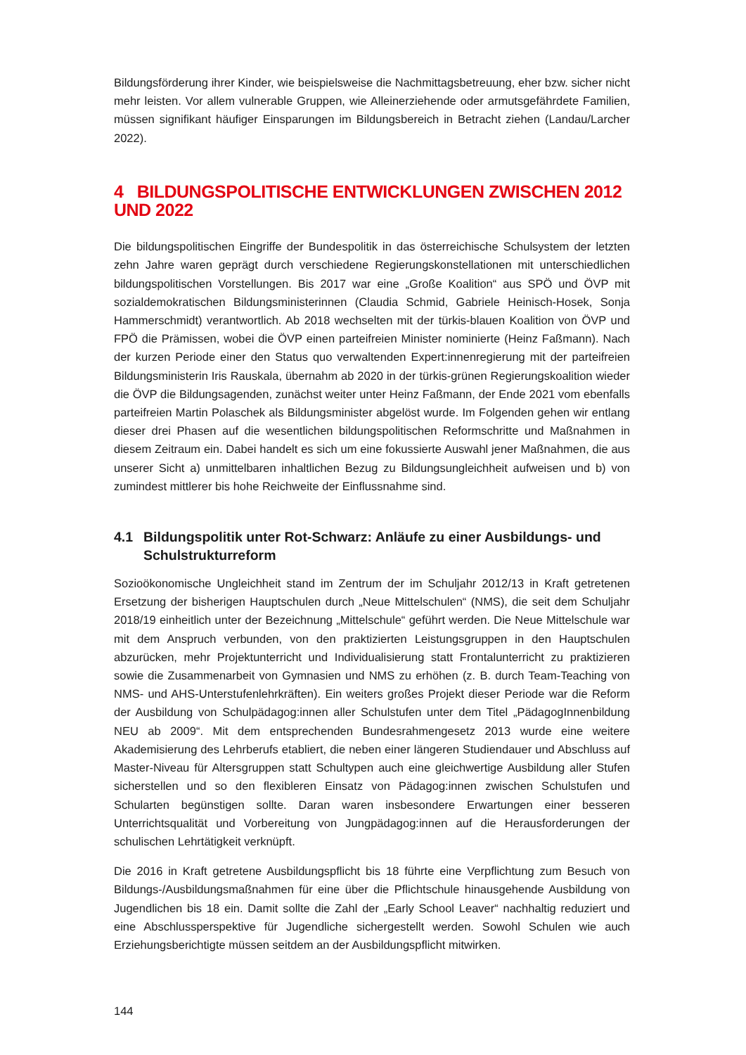Bildungsförderung ihrer Kinder, wie beispielsweise die Nachmittagsbetreuung, eher bzw. sicher nicht mehr leisten. Vor allem vulnerable Gruppen, wie Alleinerziehende oder armutsgefährdete Familien, müssen signifikant häufiger Einsparungen im Bildungsbereich in Betracht ziehen (Landau/Larcher 2022).
4 BILDUNGSPOLITISCHE ENTWICKLUNGEN ZWISCHEN 2012 UND 2022
Die bildungspolitischen Eingriffe der Bundespolitik in das österreichische Schulsystem der letzten zehn Jahre waren geprägt durch verschiedene Regierungskonstellationen mit unterschiedlichen bildungspolitischen Vorstellungen. Bis 2017 war eine „Große Koalition“ aus SPÖ und ÖVP mit sozialdemokratischen Bildungsministerinnen (Claudia Schmid, Gabriele Heinisch-Hosek, Sonja Hammerschmidt) verantwortlich. Ab 2018 wechselten mit der türkis-blauen Koalition von ÖVP und FPÖ die Prämissen, wobei die ÖVP einen parteifreien Minister nominierte (Heinz Faßmann). Nach der kurzen Periode einer den Status quo verwaltenden Expert:innenregierung mit der parteifreien Bildungsministerin Iris Rauskala, übernahm ab 2020 in der türkis-grünen Regierungskoalition wieder die ÖVP die Bildungsagenden, zunächst weiter unter Heinz Faßmann, der Ende 2021 vom ebenfalls parteifreien Martin Polaschek als Bildungsminister abgelöst wurde. Im Folgenden gehen wir entlang dieser drei Phasen auf die wesentlichen bildungspolitischen Reformschritte und Maßnahmen in diesem Zeitraum ein. Dabei handelt es sich um eine fokussierte Auswahl jener Maßnahmen, die aus unserer Sicht a) unmittelbaren inhaltlichen Bezug zu Bildungsungleichheit aufweisen und b) von zumindest mittlerer bis hohe Reichweite der Einflussnahme sind.
4.1 Bildungspolitik unter Rot-Schwarz: Anläufe zu einer Ausbildungs- und Schulstrukturreform
Sozioökonomische Ungleichheit stand im Zentrum der im Schuljahr 2012/13 in Kraft getretenen Ersetzung der bisherigen Hauptschulen durch „Neue Mittelschulen“ (NMS), die seit dem Schuljahr 2018/19 einheitlich unter der Bezeichnung „Mittelschule“ geführt werden. Die Neue Mittelschule war mit dem Anspruch verbunden, von den praktizierten Leistungsgruppen in den Hauptschulen abzurücken, mehr Projektunterricht und Individualisierung statt Frontalunterricht zu praktizieren sowie die Zusammenarbeit von Gymnasien und NMS zu erhöhen (z. B. durch Team-Teaching von NMS- und AHS-Unterstufenlehrkräften). Ein weiters großes Projekt dieser Periode war die Reform der Ausbildung von Schulpädagog:innen aller Schulstufen unter dem Titel „PädagogInnenbildung NEU ab 2009“. Mit dem entsprechenden Bundesrahmengesetz 2013 wurde eine weitere Akademisierung des Lehrberufs etabliert, die neben einer längeren Studiendauer und Abschluss auf Master-Niveau für Altersgruppen statt Schultypen auch eine gleichwertige Ausbildung aller Stufen sicherstellen und so den flexibleren Einsatz von Pädagog:innen zwischen Schulstufen und Schularten begünstigen sollte. Daran waren insbesondere Erwartungen einer besseren Unterrichtsqualität und Vorbereitung von Jungpädagog:innen auf die Herausforderungen der schulischen Lehrtätigkeit verknüpft.
Die 2016 in Kraft getretene Ausbildungspflicht bis 18 führte eine Verpflichtung zum Besuch von Bildungs-/Ausbildungsmaßnahmen für eine über die Pflichtschule hinausgehende Ausbildung von Jugendlichen bis 18 ein. Damit sollte die Zahl der „Early School Leaver“ nachhaltig reduziert und eine Abschlussperspektive für Jugendliche sichergestellt werden. Sowohl Schulen wie auch Erziehungsberichtigte müssen seitdem an der Ausbildungspflicht mitwirken.
144